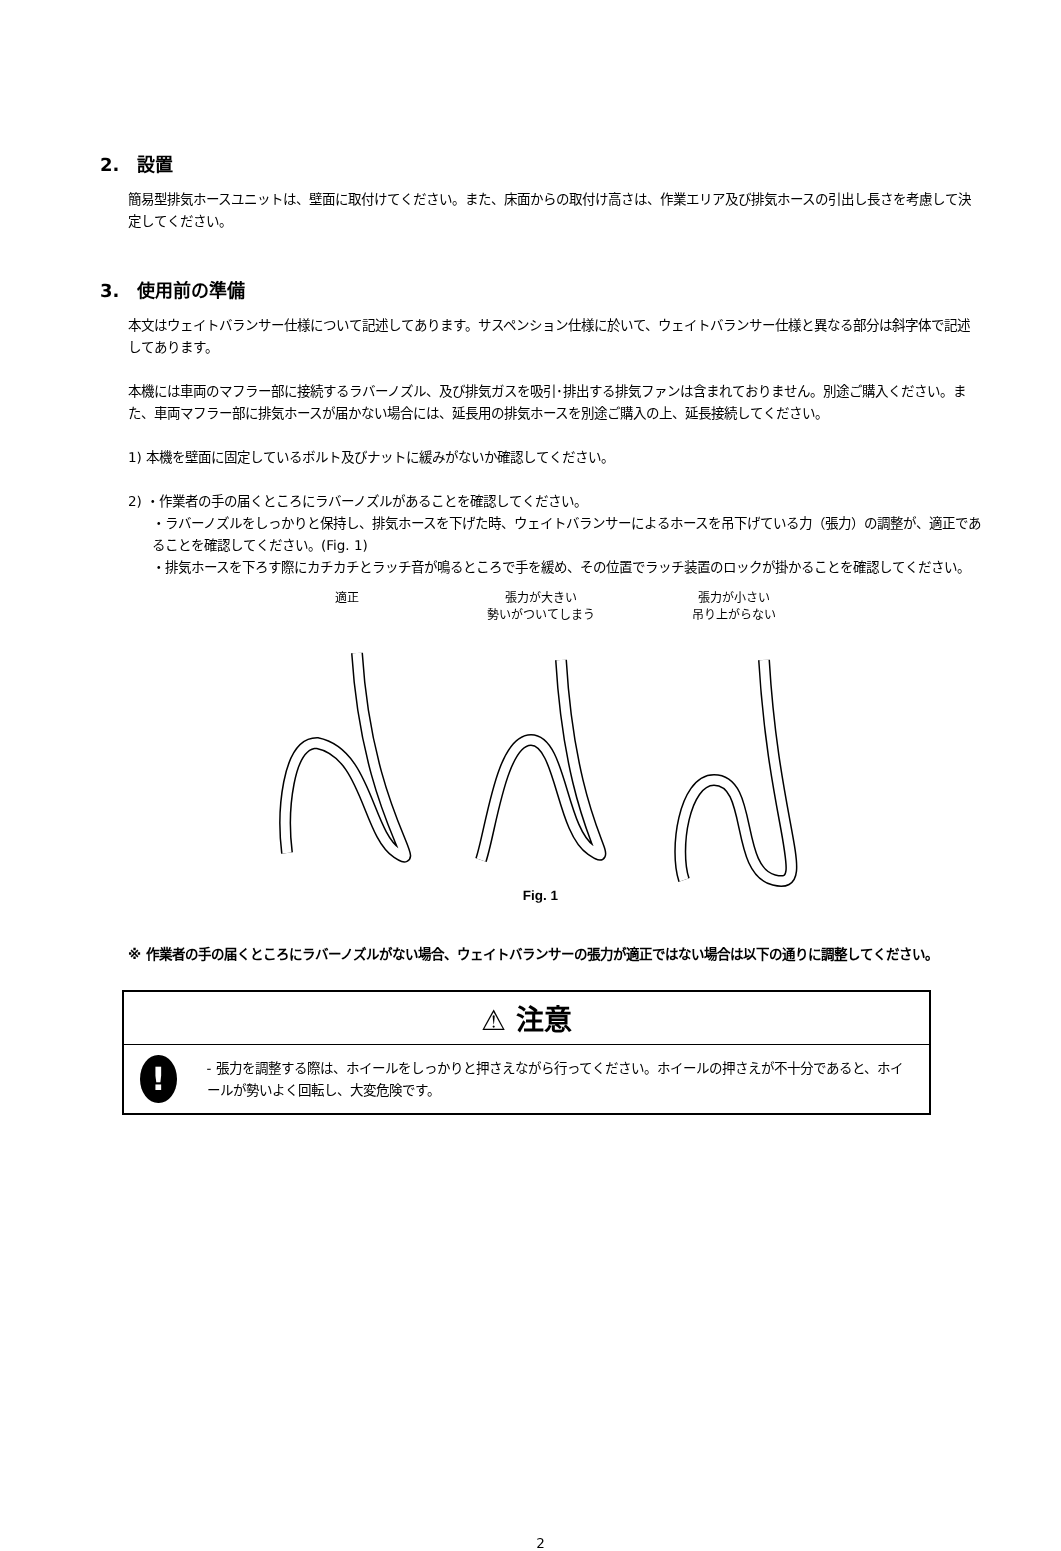2.　設置
簡易型排気ホースユニットは、壁面に取付けてください。また、床面からの取付け高さは、作業エリア及び排気ホースの引出し長さを考慮して決定してください。
3.　使用前の準備
本文はウェイトバランサー仕様について記述してあります。サスペンション仕様に於いて、ウェイトバランサー仕様と異なる部分は斜字体で記述してあります。
本機には車両のマフラー部に接続するラバーノズル、及び排気ガスを吸引･排出する排気ファンは含まれておりません。別途ご購入ください。また、車両マフラー部に排気ホースが届かない場合には、延長用の排気ホースを別途ご購入の上、延長接続してください。
1) 本機を壁面に固定しているボルト及びナットに緩みがないか確認してください。
2) ・作業者の手の届くところにラバーノズルがあることを確認してください。
・ラバーノズルをしっかりと保持し、排気ホースを下げた時、ウェイトバランサーによるホースを吊下げている力（張力）の調整が、適正であることを確認してください。(Fig. 1)
・排気ホースを下ろす際にカチカチとラッチ音が鳴るところで手を緩め、その位置でラッチ装置のロックが掛かることを確認してください。
適正 張力が大きい
勢いがついてしまう
張力が小さい
吊り上がらない
Fig. 1
※ 作業者の手の届くところにラバーノズルがない場合、ウェイトバランサーの張力が適正ではない場合は以下の通りに調整してください。
⚠ 注意
!
- 張力を調整する際は、ホイールをしっかりと押さえながら行ってください。ホイールの押さえが不十分であると、ホイールが勢いよく回転し、大変危険です。
2